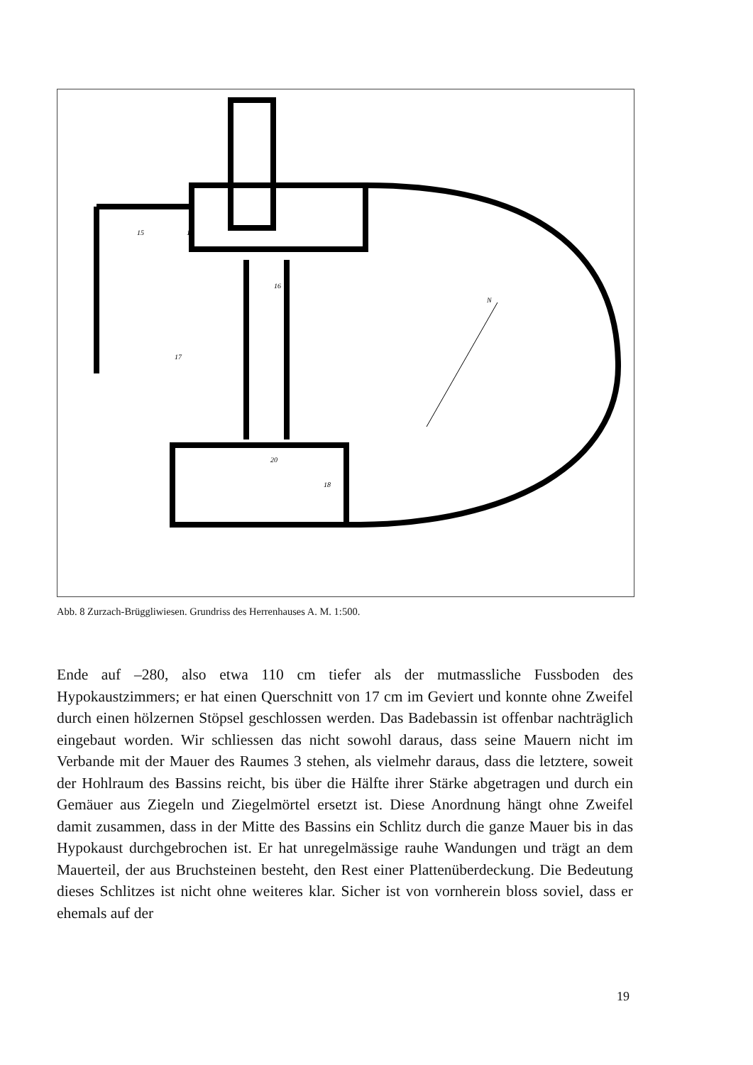15
14
16
17
18
20
N
Abb. 8 Zurzach-Brüggliwiesen. Grundriss des Herrenhauses A. M. 1:500.
Ende auf –280, also etwa 110 cm tiefer als der mutmassliche Fussboden des Hypokaustzimmers; er hat einen Querschnitt von 17 cm im Geviert und konnte ohne Zweifel durch einen hölzernen Stöpsel geschlossen werden. Das Badebassin ist offenbar nachträglich eingebaut worden. Wir schliessen das nicht sowohl daraus, dass seine Mauern nicht im Verbande mit der Mauer des Raumes 3 stehen, als vielmehr daraus, dass die letztere, soweit der Hohlraum des Bassins reicht, bis über die Hälfte ihrer Stärke abgetragen und durch ein Gemäuer aus Ziegeln und Ziegelmörtel ersetzt ist. Diese Anordnung hängt ohne Zweifel damit zusammen, dass in der Mitte des Bassins ein Schlitz durch die ganze Mauer bis in das Hypokaust durchgebrochen ist. Er hat unregelmässige rauhe Wandungen und trägt an dem Mauerteil, der aus Bruchsteinen besteht, den Rest einer Plattenüberdeckung. Die Bedeutung dieses Schlitzes ist nicht ohne weiteres klar. Sicher ist von vornherein bloss soviel, dass er ehemals auf der
19